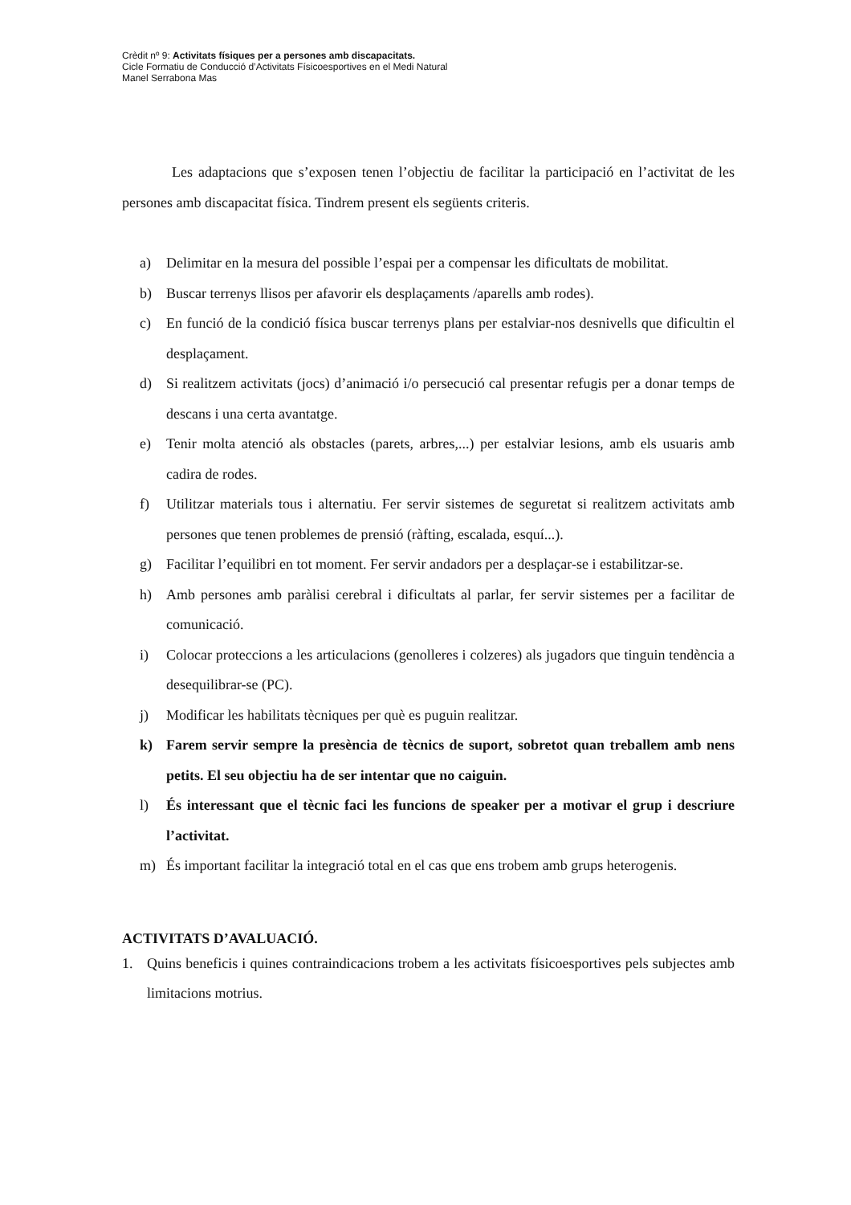Crèdit nº 9: Activitats físiques per a persones amb discapacitats.
Cicle Formatiu de Conducció d’Activitats Físicoesportives en el Medi Natural
Manel Serrabona Mas
Les adaptacions que s’exposen tenen l’objectiu de facilitar la participació en l’activitat de les persones amb discapacitat física. Tindrem present els següents criteris.
a) Delimitar en la mesura del possible l’espai per a compensar les dificultats de mobilitat.
b) Buscar terrenys llisos per afavorir els desplaçaments /aparells amb rodes).
c) En funció de la condició física buscar terrenys plans per estalviar-nos desnivells que dificultin el desplaçament.
d) Si realitzem activitats (jocs) d’animació i/o persecució cal presentar refugis per a donar temps de descans i una certa avantatge.
e) Tenir molta atenció als obstacles (parets, arbres,...) per estalviar lesions, amb els usuaris amb cadira de rodes.
f) Utilitzar materials tous i alternatiu. Fer servir sistemes de seguretat si realitzem activitats amb persones que tenen problemes de prensió (ràfting, escalada, esquí...).
g) Facilitar l’equilibri en tot moment. Fer servir andadors per a desplaçar-se i estabilitzar-se.
h) Amb persones amb paràlisi cerebral i dificultats al parlar, fer servir sistemes per a facilitar de comunicació.
i) Colocar proteccions a les articulacions (genolleres i colzeres) als jugadors que tinguin tendència a desequilibrar-se (PC).
j) Modificar les habilitats tècniques per què es puguin realitzar.
k) Farem servir sempre la presència de tècnics de suport, sobretot quan treballem amb nens petits. El seu objectiu ha de ser intentar que no caiguin.
l) És interessant que el tècnic faci les funcions de speaker per a motivar el grup i descriure l’activitat.
m) És important facilitar la integració total en el cas que ens trobem amb grups heterogenis.
ACTIVITATS D’AVALUACIÓ.
1. Quins beneficis i quines contraindicacions trobem a les activitats físicoesportives pels subjectes amb limitacions motrius.